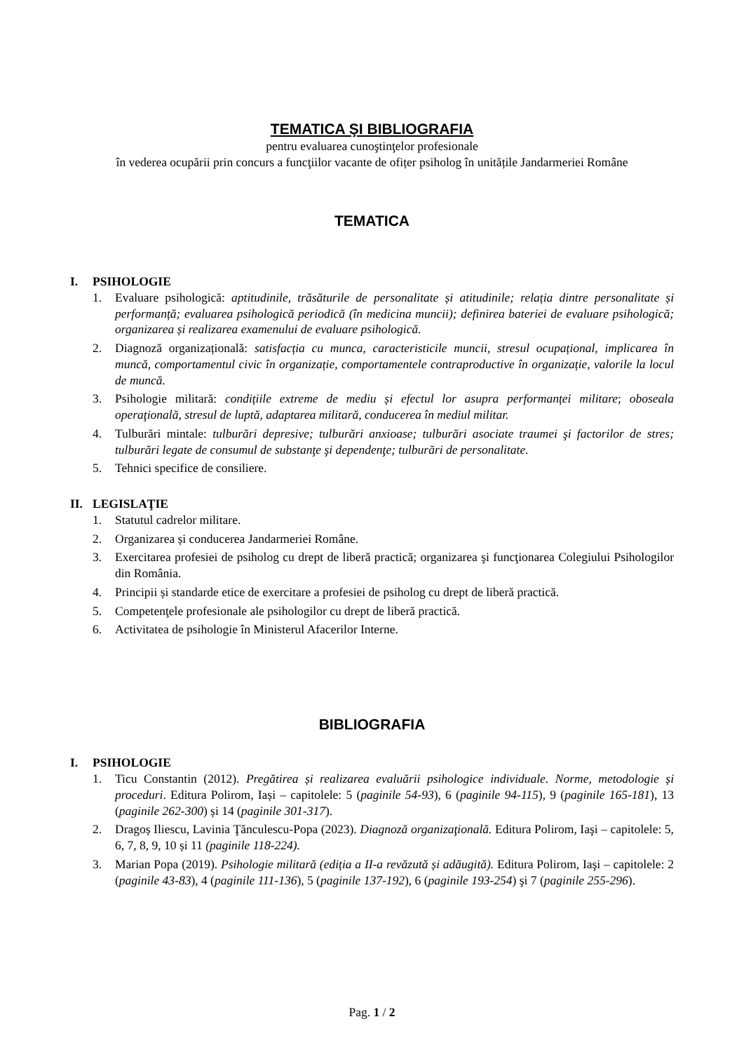TEMATICA ŞI BIBLIOGRAFIA
pentru evaluarea cunoştinţelor profesionale
în vederea ocupării prin concurs a funcţiilor vacante de ofițer psiholog în unitățile Jandarmeriei Române
TEMATICA
I. PSIHOLOGIE
1. Evaluare psihologică: aptitudinile, trăsăturile de personalitate și atitudinile; relația dintre personalitate și performanță; evaluarea psihologică periodică (în medicina muncii); definirea bateriei de evaluare psihologică; organizarea și realizarea examenului de evaluare psihologică.
2. Diagnoză organizațională: satisfacția cu munca, caracteristicile muncii, stresul ocupațional, implicarea în muncă, comportamentul civic în organizație, comportamentele contraproductive în organizație, valorile la locul de muncă.
3. Psihologie militară: condițiile extreme de mediu și efectul lor asupra performanței militare; oboseala operaţională, stresul de luptă, adaptarea militară, conducerea în mediul militar.
4. Tulburări mintale: tulburări depresive; tulburări anxioase; tulburări asociate traumei şi factorilor de stres; tulburări legate de consumul de substanţe şi dependenţe; tulburări de personalitate.
5. Tehnici specifice de consiliere.
II. LEGISLAŢIE
1. Statutul cadrelor militare.
2. Organizarea și conducerea Jandarmeriei Române.
3. Exercitarea profesiei de psiholog cu drept de liberă practică; organizarea şi funcţionarea Colegiului Psihologilor din România.
4. Principii și standarde etice de exercitare a profesiei de psiholog cu drept de liberă practică.
5. Competenţele profesionale ale psihologilor cu drept de liberă practică.
6. Activitatea de psihologie în Ministerul Afacerilor Interne.
BIBLIOGRAFIA
I. PSIHOLOGIE
1. Ticu Constantin (2012). Pregătirea și realizarea evaluării psihologice individuale. Norme, metodologie și proceduri. Editura Polirom, Iași – capitolele: 5 (paginile 54-93), 6 (paginile 94-115), 9 (paginile 165-181), 13 (paginile 262-300) și 14 (paginile 301-317).
2. Dragoș Iliescu, Lavinia Ţănculescu-Popa (2023). Diagnoză organizaţională. Editura Polirom, Iaşi – capitolele: 5, 6, 7, 8, 9, 10 și 11 (paginile 118-224).
3. Marian Popa (2019). Psihologie militară (ediția a II-a revăzută și adăugită). Editura Polirom, Iaşi – capitolele: 2 (paginile 43-83), 4 (paginile 111-136), 5 (paginile 137-192), 6 (paginile 193-254) şi 7 (paginile 255-296).
Pag. 1 / 2